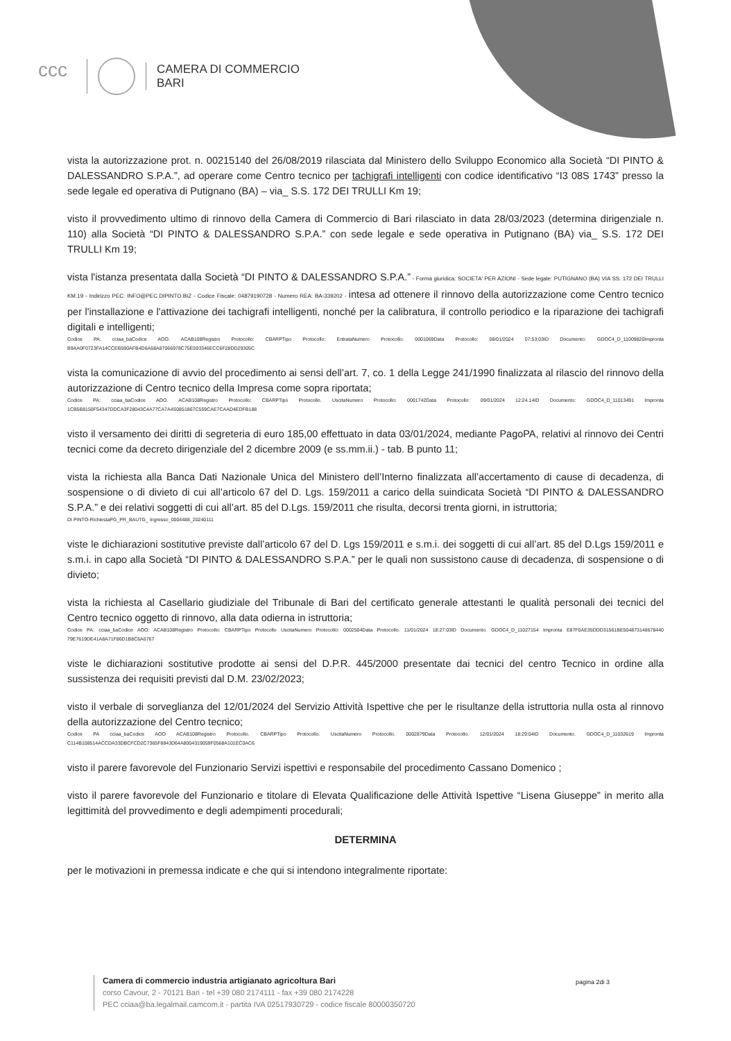ccc
CAMERA DI COMMERCIO
BARI
vista la autorizzazione prot. n. 00215140 del 26/08/2019 rilasciata dal Ministero dello Sviluppo Economico alla Società “DI PINTO & DALESSANDRO S.P.A.”, ad operare come Centro tecnico per tachigrafi intelligenti con codice identificativo “I3 08S 1743” presso la sede legale ed operativa di Putignano (BA) – via_ S.S. 172 DEI TRULLI Km 19;
visto il provvedimento ultimo di rinnovo della Camera di Commercio di Bari rilasciato in data 28/03/2023 (determina dirigenziale n. 110) alla Società “DI PINTO & DALESSANDRO S.P.A.” con sede legale e sede operativa in Putignano (BA) via_ S.S. 172 DEI TRULLI Km 19;
vista l'istanza presentata dalla Società “DI PINTO & DALESSANDRO S.P.A.” - Forma giuridica: SOCIETA' PER AZIONI - Sede legale: PUTIGNANO (BA) VIA SS. 172 DEI TRULLI KM.19 - Indirizzo PEC: INFO@PEC.DIPINTO.BIZ - Codice Fiscale: 04879190728 - Numero REA: BA-339202 - intesa ad ottenere il rinnovo della autorizzazione come Centro tecnico per l'installazione e l'attivazione dei tachigrafi intelligenti, nonché per la calibratura, il controllo periodico e la riparazione dei tachigrafi digitali e intelligenti;
Codice PA: cciaa_baCodice AOO. ACAB108Registro Protocollo: CBARPTipo Protocollo: EntrataNumero Protocollo: 0001069Data Protocollo: 08/01/2024 07:53:03ID Documento: GDOC4_D_11009820Impronta B9AA0F0723FA14CCEB590AFB4D6A68A87066978C75E593346ECC6F28DD29305C
vista la comunicazione di avvio del procedimento ai sensi dell’art. 7, co. 1 della Legge 241/1990 finalizzata al rilascio del rinnovo della autorizzazione di Centro tecnico della Impresa come sopra riportata;
Codice PA: cciaa_baCodice AOO. ACAB108Registro Protocollo: CBARPTipo Protocollo. UscitaNumero Protocollo: 0001742Data Protocollo: 09/01/2024 12:24.14ID Documento: GDOC4_D_11013491 Impronta 1CB5B8150F54347DDCA3F28043C4A77CA7A4S0851867C559CAE7CAAD4EDFB188
visto il versamento dei diritti di segreteria di euro 185,00 effettuato in data 03/01/2024, mediante PagoPA, relativi al rinnovo dei Centri tecnici come da decreto dirigenziale del 2 dicembre 2009 (e ss.mm.ii.) - tab. B punto 11;
vista la richiesta alla Banca Dati Nazionale Unica del Ministero dell’Interno finalizzata all’accertamento di cause di decadenza, di sospensione o di divieto di cui all’articolo 67 del D. Lgs. 159/2011 a carico della suindicata Società “DI PINTO & DALESSANDRO S.P.A.” e dei relativi soggetti di cui all’art. 85 del D.Lgs. 159/2011 che risulta, decorsi trenta giorni, in istruttoria;
DI PINTO-RichiestaPG_PR_BAUTG_ Ingresso_0004488_20240111
viste le dichiarazioni sostitutive previste dall’articolo 67 del D. Lgs 159/2011 e s.m.i. dei soggetti di cui all’art. 85 del D.Lgs 159/2011 e s.m.i. in capo alla Società “DI PINTO & DALESSANDRO S.P.A.” per le quali non sussistono cause di decadenza, di sospensione o di divieto;
vista la richiesta al Casellario giudiziale del Tribunale di Bari del certificato generale attestanti le qualità personali dei tecnici del Centro tecnico oggetto di rinnovo, alla data odierna in istruttoria;
Codice PA: cciaa_baCodice AOO: ACAB108Registro Protocollo: CBARPTipo Protocollo UscitaNumero Protocollo: 0002504Data Protocollo. 11/01/2024 18:27:03ID Documento. GDOC4_D_11027154 Impronta E87F0AE35DDD31561BE504873148678440 79E7619DE41A8A71F86D1B8C6A6767
viste le dichiarazioni sostitutive prodotte ai sensi del D.P.R. 445/2000 presentate dai tecnici del centro Tecnico in ordine alla sussistenza dei requisiti previsti dal D.M. 23/02/2023;
visto il verbale di sorveglianza del 12/01/2024 del Servizio Attività Ispettive che per le risultanze della istruttoria nulla osta al rinnovo della autorizzazione del Centro tecnico;
Codice PA cciaa_baCodice AOO ACAB108Registro Protocollo. CBARPTipo Protocollo. UscitaNumero Protocollo. 0002879Data Protocollo. 12/01/2024 18:29:04ID Documento. GDOC4_D_11032619 Impronta C114B108514ACCDA33DBCFCD2C7365F8843D64A8004319059F0568A101EC0AC6
visto il parere favorevole del Funzionario Servizi ispettivi e responsabile del procedimento Cassano Domenico ;
visto il parere favorevole del Funzionario e titolare di Elevata Qualificazione delle Attività Ispettive “Lisena Giuseppe” in merito alla legittimità del provvedimento e degli adempimenti procedurali;
DETERMINA
per le motivazioni in premessa indicate e che qui si intendono integralmente riportate:
Camera di commercio industria artigianato agricoltura Bari
corso Cavour, 2 - 70121 Bari - tel +39 080 2174111 - fax +39 080 2174228
PEC cciaa@ba.legalmail.camcom.it - partita IVA 02517930729 - codice fiscale 80000350720
pagina 2di 3